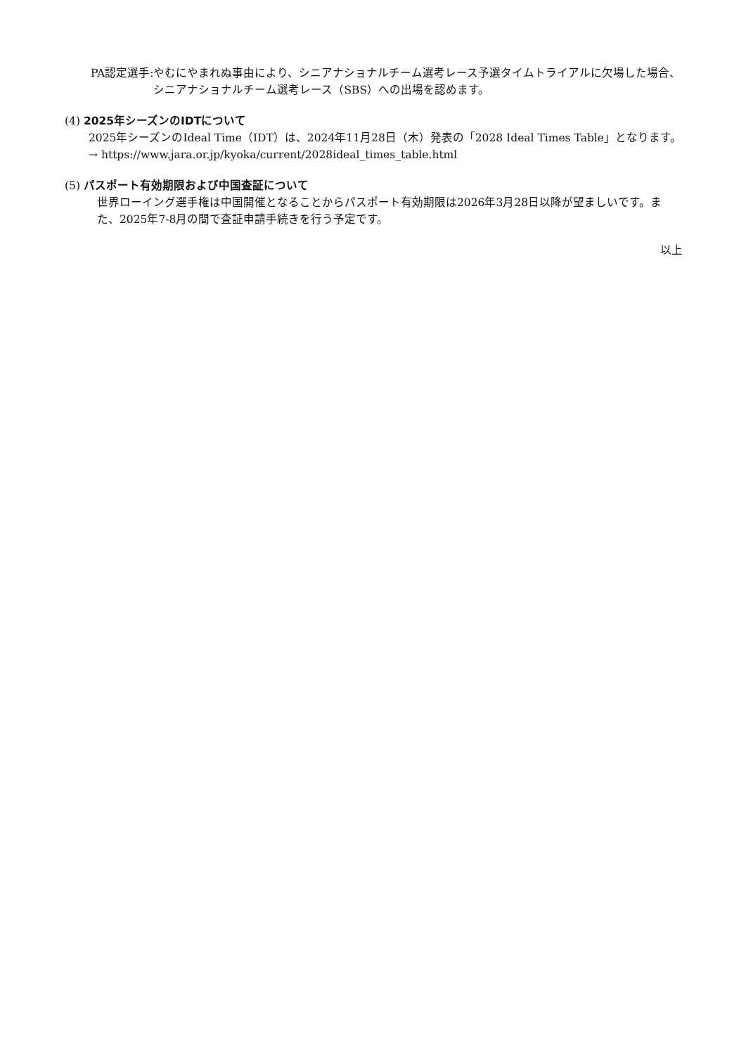PA認定選手: やむにやまれぬ事由により、シニアナショナルチーム選考レース予選タイムトライアルに欠場した場合、シニアナショナルチーム選考レース（SBS）への出場を認めます。
(4) 2025年シーズンのIDTについて
　2025年シーズンのIdeal Time（IDT）は、2024年11月28日（木）発表の「2028 Ideal Times Table」となります。
　→ https://www.jara.or.jp/kyoka/current/2028ideal_times_table.html
(5) パスポート有効期限および中国査証について
世界ローイング選手権は中国開催となることからパスポート有効期限は2026年3月28日以降が望ましいです。また、2025年7-8月の間で査証申請手続きを行う予定です。
以上